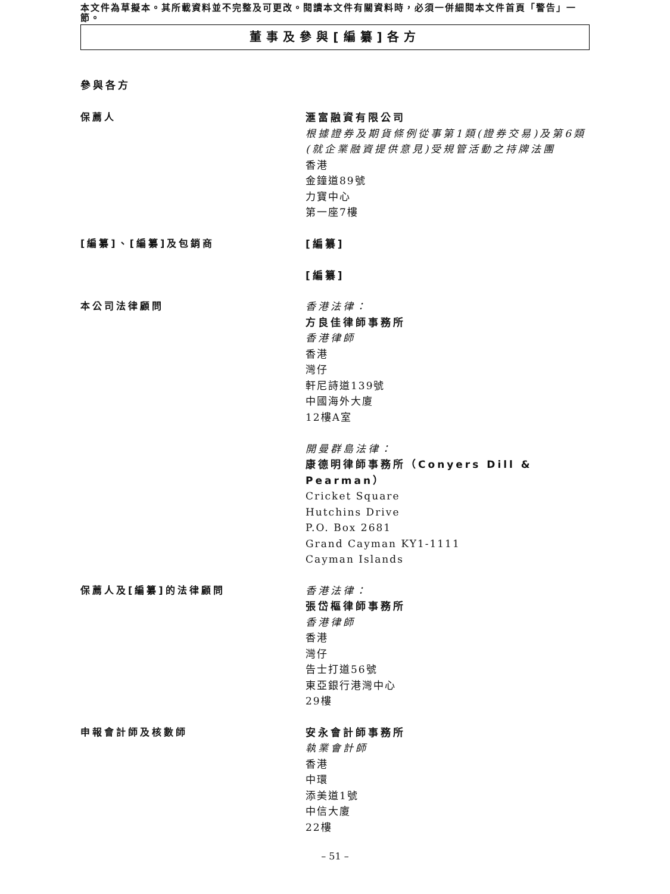本文件為草擬本。其所載資料並不完整及可更改。閱讀本文件有關資料時，必須一併細閱本文件首頁「警告」一節。
董事及參與[編纂]各方
參與各方
保薦人
滙富融資有限公司
根據證券及期貨條例從事第1類(證券交易)及第6類(就企業融資提供意見)受規管活動之持牌法團
香港
金鐘道89號
力寶中心
第一座7樓
[編纂]、[編纂]及包銷商
[編纂]
[編纂]
本公司法律顧問
香港法律：
方良佳律師事務所
香港律師
香港
灣仔
軒尼詩道139號
中國海外大廈
12樓A室
開曼群島法律：
康德明律師事務所（Conyers Dill & Pearman）
Cricket Square
Hutchins Drive
P.O. Box 2681
Grand Cayman KY1-1111
Cayman Islands
保薦人及[編纂]的法律顧問
香港法律：
張岱樞律師事務所
香港律師
香港
灣仔
告士打道56號
東亞銀行港灣中心
29樓
申報會計師及核數師
安永會計師事務所
執業會計師
香港
中環
添美道1號
中信大廈
22樓
– 51 –